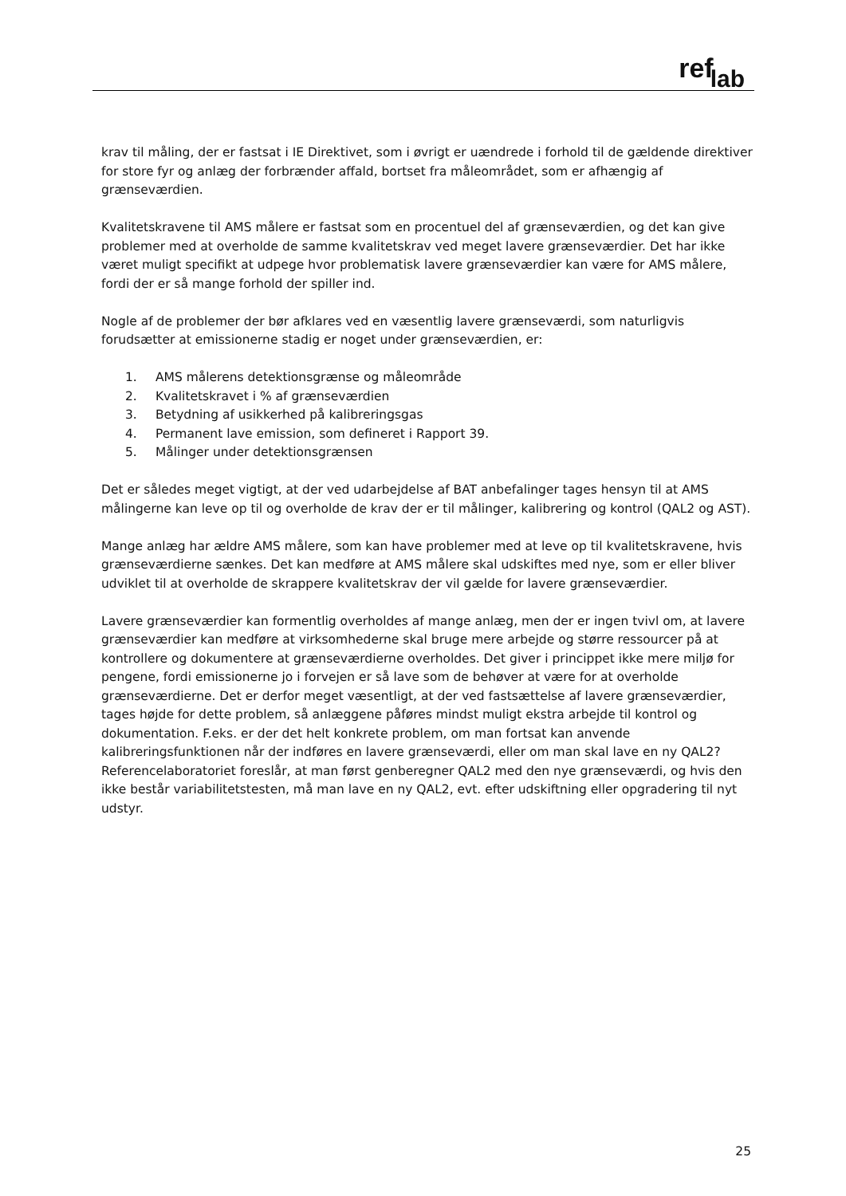ref lab
krav til måling, der er fastsat i IE Direktivet, som i øvrigt er uændrede i forhold til de gældende direktiver for store fyr og anlæg der forbrænder affald, bortset fra måleområdet, som er afhængig af grænseværdien.
Kvalitetskravene til AMS målere er fastsat som en procentuel del af grænseværdien, og det kan give problemer med at overholde de samme kvalitetskrav ved meget lavere grænseværdier. Det har ikke været muligt specifikt at udpege hvor problematisk lavere grænseværdier kan være for AMS målere, fordi der er så mange forhold der spiller ind.
Nogle af de problemer der bør afklares ved en væsentlig lavere grænseværdi, som naturligvis forudsætter at emissionerne stadig er noget under grænseværdien, er:
1. AMS målerens detektionsgrænse og måleområde
2. Kvalitetskravet i % af grænseværdien
3. Betydning af usikkerhed på kalibreringsgas
4. Permanent lave emission, som defineret i Rapport 39.
5. Målinger under detektionsgrænsen
Det er således meget vigtigt, at der ved udarbejdelse af BAT anbefalinger tages hensyn til at AMS målingerne kan leve op til og overholde de krav der er til målinger, kalibrering og kontrol (QAL2 og AST).
Mange anlæg har ældre AMS målere, som kan have problemer med at leve op til kvalitetskravene, hvis grænseværdierne sænkes. Det kan medføre at AMS målere skal udskiftes med nye, som er eller bliver udviklet til at overholde de skrappere kvalitetskrav der vil gælde for lavere grænseværdier.
Lavere grænseværdier kan formentlig overholdes af mange anlæg, men der er ingen tvivl om, at lavere grænseværdier kan medføre at virksomhederne skal bruge mere arbejde og større ressourcer på at kontrollere og dokumentere at grænseværdierne overholdes. Det giver i princippet ikke mere miljø for pengene, fordi emissionerne jo i forvejen er så lave som de behøver at være for at overholde grænseværdierne. Det er derfor meget væsentligt, at der ved fastsættelse af lavere grænseværdier, tages højde for dette problem, så anlæggene påføres mindst muligt ekstra arbejde til kontrol og dokumentation. F.eks. er der det helt konkrete problem, om man fortsat kan anvende kalibreringsfunktionen når der indføres en lavere grænseværdi, eller om man skal lave en ny QAL2? Referencelaboratoriet foreslår, at man først genberegner QAL2 med den nye grænseværdi, og hvis den ikke består variabilitetstesten, må man lave en ny QAL2, evt. efter udskiftning eller opgradering til nyt udstyr.
25